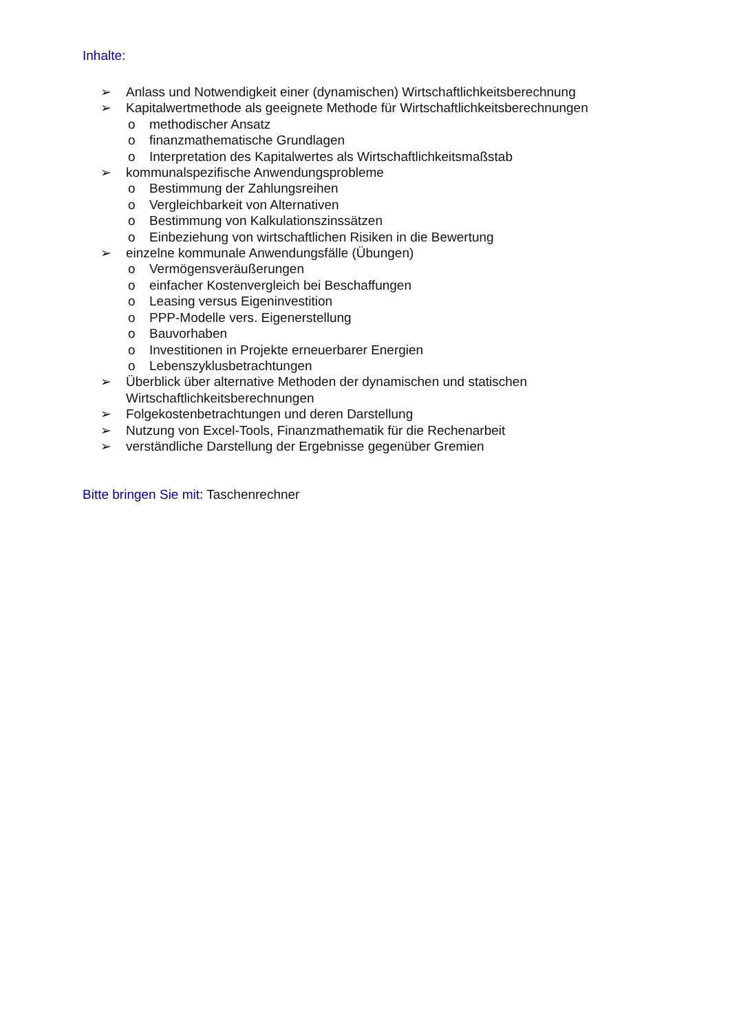Inhalte:
➢ Anlass und Notwendigkeit einer (dynamischen) Wirtschaftlichkeitsberechnung
➢ Kapitalwertmethode als geeignete Methode für Wirtschaftlichkeitsberechnungen
o methodischer Ansatz
o finanzmathematische Grundlagen
o Interpretation des Kapitalwertes als Wirtschaftlichkeitsmaßstab
➢ kommunalspezifische Anwendungsprobleme
o Bestimmung der Zahlungsreihen
o Vergleichbarkeit von Alternativen
o Bestimmung von Kalkulationszinssätzen
o Einbeziehung von wirtschaftlichen Risiken in die Bewertung
➢ einzelne kommunale Anwendungsfälle (Übungen)
o Vermögensveräußerungen
o einfacher Kostenvergleich bei Beschaffungen
o Leasing versus Eigeninvestition
o PPP-Modelle vers. Eigenerstellung
o Bauvorhaben
o Investitionen in Projekte erneuerbarer Energien
o Lebenszyklusbetrachtungen
➢ Überblick über alternative Methoden der dynamischen und statischen
Wirtschaftlichkeitsberechnungen
➢ Folgekostenbetrachtungen und deren Darstellung
➢ Nutzung von Excel-Tools, Finanzmathematik für die Rechenarbeit
➢ verständliche Darstellung der Ergebnisse gegenüber Gremien
Bitte bringen Sie mit: Taschenrechner